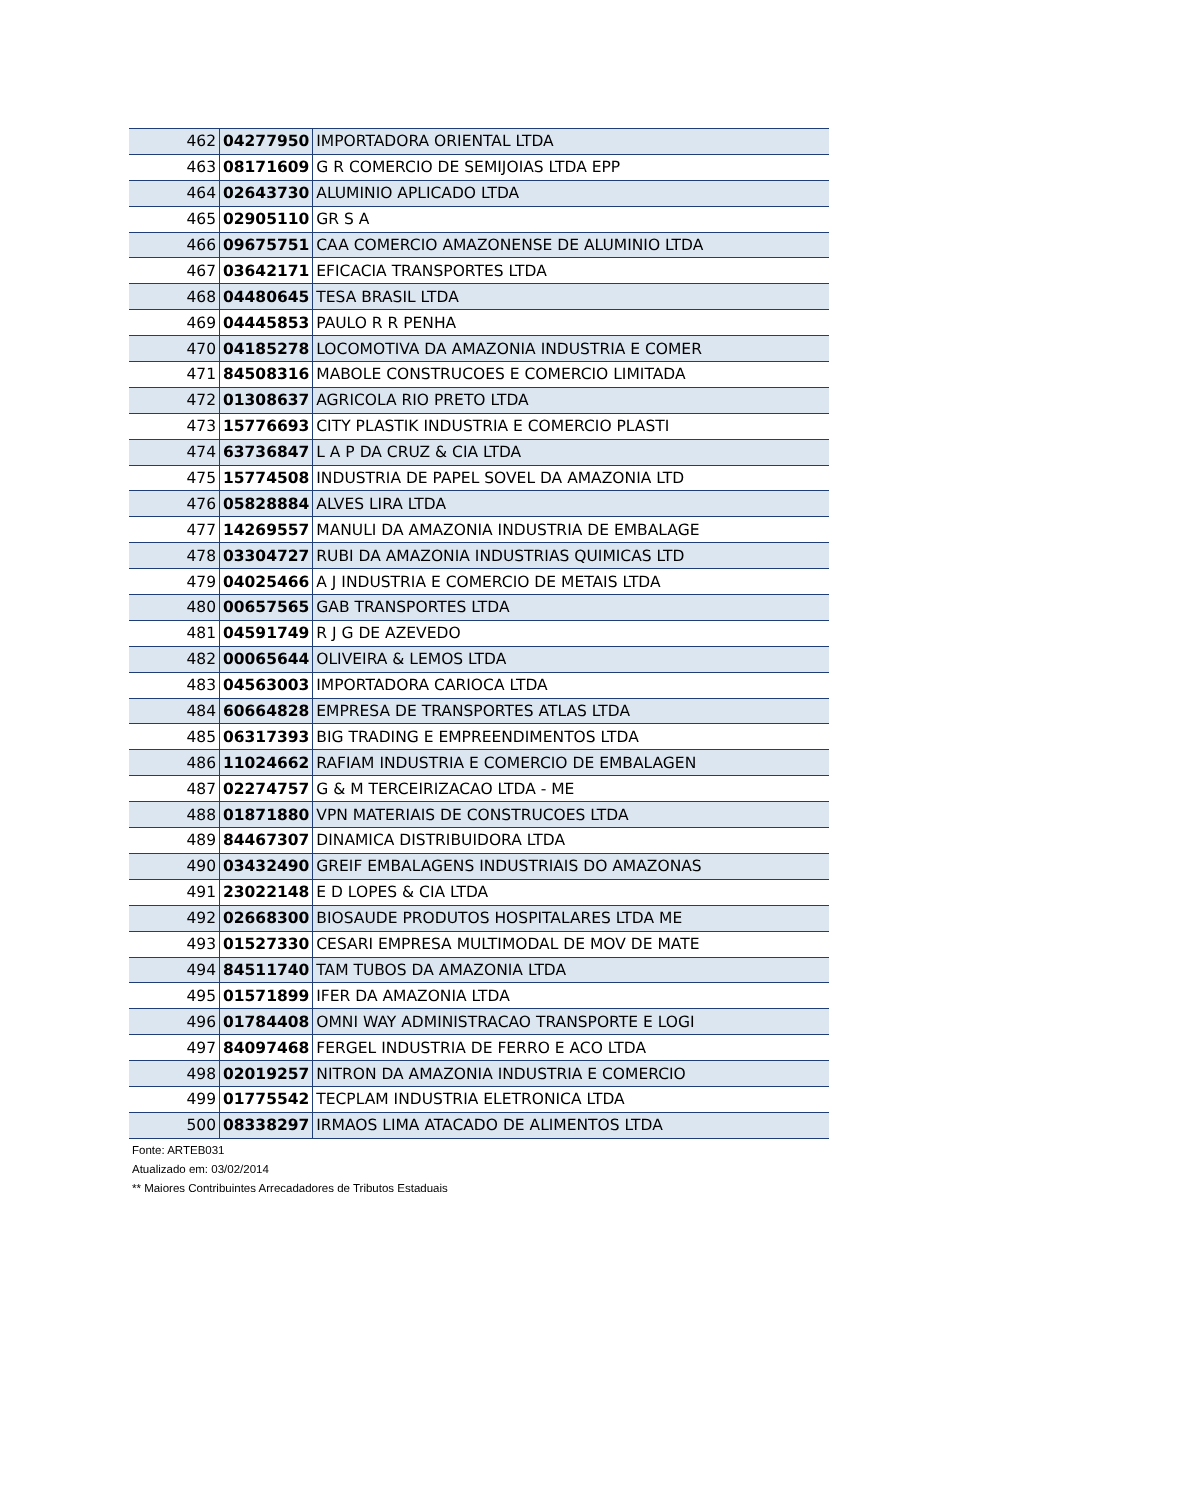| 462 | 04277950 | IMPORTADORA ORIENTAL LTDA |
| 463 | 08171609 | G R COMERCIO DE SEMIJOIAS LTDA EPP |
| 464 | 02643730 | ALUMINIO APLICADO LTDA |
| 465 | 02905110 | GR S A |
| 466 | 09675751 | CAA COMERCIO AMAZONENSE DE ALUMINIO LTDA |
| 467 | 03642171 | EFICACIA TRANSPORTES LTDA |
| 468 | 04480645 | TESA BRASIL LTDA |
| 469 | 04445853 | PAULO R R PENHA |
| 470 | 04185278 | LOCOMOTIVA DA AMAZONIA INDUSTRIA E COMER |
| 471 | 84508316 | MABOLE CONSTRUCOES E COMERCIO LIMITADA |
| 472 | 01308637 | AGRICOLA RIO PRETO LTDA |
| 473 | 15776693 | CITY PLASTIK INDUSTRIA E COMERCIO PLASTI |
| 474 | 63736847 | L A P DA CRUZ & CIA LTDA |
| 475 | 15774508 | INDUSTRIA DE PAPEL SOVEL DA AMAZONIA LTD |
| 476 | 05828884 | ALVES LIRA LTDA |
| 477 | 14269557 | MANULI DA AMAZONIA INDUSTRIA DE EMBALAGE |
| 478 | 03304727 | RUBI DA AMAZONIA INDUSTRIAS QUIMICAS LTD |
| 479 | 04025466 | A J INDUSTRIA E COMERCIO DE METAIS LTDA |
| 480 | 00657565 | GAB TRANSPORTES LTDA |
| 481 | 04591749 | R J G DE AZEVEDO |
| 482 | 00065644 | OLIVEIRA & LEMOS LTDA |
| 483 | 04563003 | IMPORTADORA CARIOCA LTDA |
| 484 | 60664828 | EMPRESA DE TRANSPORTES ATLAS LTDA |
| 485 | 06317393 | BIG TRADING E EMPREENDIMENTOS LTDA |
| 486 | 11024662 | RAFIAM INDUSTRIA E COMERCIO DE EMBALAGEN |
| 487 | 02274757 | G & M TERCEIRIZACAO LTDA - ME |
| 488 | 01871880 | VPN MATERIAIS DE CONSTRUCOES LTDA |
| 489 | 84467307 | DINAMICA DISTRIBUIDORA LTDA |
| 490 | 03432490 | GREIF EMBALAGENS INDUSTRIAIS DO AMAZONAS |
| 491 | 23022148 | E D LOPES & CIA LTDA |
| 492 | 02668300 | BIOSAUDE PRODUTOS HOSPITALARES LTDA ME |
| 493 | 01527330 | CESARI EMPRESA MULTIMODAL DE MOV DE MATE |
| 494 | 84511740 | TAM TUBOS DA AMAZONIA LTDA |
| 495 | 01571899 | IFER DA AMAZONIA LTDA |
| 496 | 01784408 | OMNI WAY ADMINISTRACAO TRANSPORTE E LOGI |
| 497 | 84097468 | FERGEL INDUSTRIA DE FERRO E ACO LTDA |
| 498 | 02019257 | NITRON DA AMAZONIA INDUSTRIA E COMERCIO |
| 499 | 01775542 | TECPLAM INDUSTRIA ELETRONICA LTDA |
| 500 | 08338297 | IRMAOS LIMA ATACADO DE ALIMENTOS LTDA |
Fonte: ARTEB031
Atualizado em: 03/02/2014
** Maiores Contribuintes Arrecadadores de Tributos Estaduais